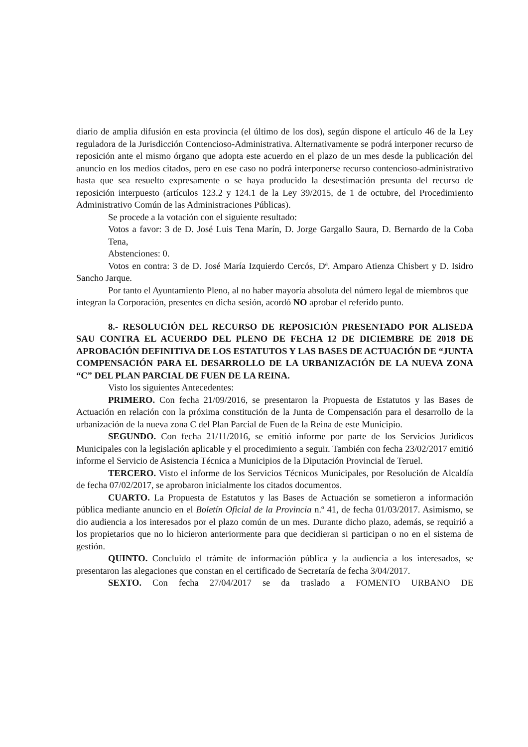diario de amplia difusión en esta provincia (el último de los dos), según dispone el artículo 46 de la Ley reguladora de la Jurisdicción Contencioso-Administrativa. Alternativamente se podrá interponer recurso de reposición ante el mismo órgano que adopta este acuerdo en el plazo de un mes desde la publicación del anuncio en los medios citados, pero en ese caso no podrá interponerse recurso contencioso-administrativo hasta que sea resuelto expresamente o se haya producido la desestimación presunta del recurso de reposición interpuesto (artículos 123.2 y 124.1 de la Ley 39/2015, de 1 de octubre, del Procedimiento Administrativo Común de las Administraciones Públicas).
Se procede a la votación con el siguiente resultado:
Votos a favor: 3 de D. José Luis Tena Marín, D. Jorge Gargallo Saura, D. Bernardo de la Coba Tena,
Abstenciones: 0.
Votos en contra: 3 de D. José María Izquierdo Cercós, Dª. Amparo Atienza Chisbert y D. Isidro Sancho Jarque.
Por tanto el Ayuntamiento Pleno, al no haber mayoría absoluta del número legal de miembros que integran la Corporación, presentes en dicha sesión, acordó NO aprobar el referido punto.
8.- RESOLUCIÓN DEL RECURSO DE REPOSICIÓN PRESENTADO POR ALISEDA SAU CONTRA EL ACUERDO DEL PLENO DE FECHA 12 DE DICIEMBRE DE 2018 DE APROBACIÓN DEFINITIVA DE LOS ESTATUTOS Y LAS BASES DE ACTUACIÓN DE “JUNTA COMPENSACIÓN PARA EL DESARROLLO DE LA URBANIZACIÓN DE LA NUEVA ZONA “C” DEL PLAN PARCIAL DE FUEN DE LA REINA.
Visto los siguientes Antecedentes:
PRIMERO. Con fecha 21/09/2016, se presentaron la Propuesta de Estatutos y las Bases de Actuación en relación con la próxima constitución de la Junta de Compensación para el desarrollo de la urbanización de la nueva zona C del Plan Parcial de Fuen de la Reina de este Municipio.
SEGUNDO. Con fecha 21/11/2016, se emitió informe por parte de los Servicios Jurídicos Municipales con la legislación aplicable y el procedimiento a seguir. También con fecha 23/02/2017 emitió informe el Servicio de Asistencia Técnica a Municipios de la Diputación Provincial de Teruel.
TERCERO. Visto el informe de los Servicios Técnicos Municipales, por Resolución de Alcaldía de fecha 07/02/2017, se aprobaron inicialmente los citados documentos.
CUARTO. La Propuesta de Estatutos y las Bases de Actuación se sometieron a información pública mediante anuncio en el Boletín Oficial de la Provincia n.º 41, de fecha 01/03/2017. Asimismo, se dio audiencia a los interesados por el plazo común de un mes. Durante dicho plazo, además, se requirió a los propietarios que no lo hicieron anteriormente para que decidieran si participan o no en el sistema de gestión.
QUINTO. Concluido el trámite de información pública y la audiencia a los interesados, se presentaron las alegaciones que constan en el certificado de Secretaría de fecha 3/04/2017.
SEXTO. Con fecha 27/04/2017 se da traslado a FOMENTO URBANO DE